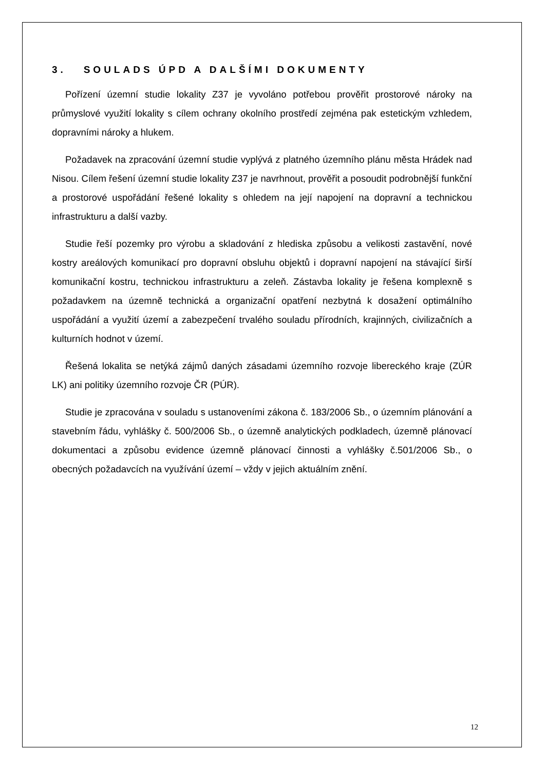3. SOULADS ÚPD A DALŠÍMI DOKUMENTY
Pořízení územní studie lokality Z37 je vyvoláno potřebou prověřit prostorové nároky na průmyslové využití lokality s cílem ochrany okolního prostředí zejména pak estetickým vzhledem, dopravními nároky a hlukem.
Požadavek na zpracování územní studie vyplývá z platného územního plánu města Hrádek nad Nisou. Cílem řešení územní studie lokality Z37 je navrhnout, prověřit a posoudit podrobnější funkční a prostorové uspořádání řešené lokality s ohledem na její napojení na dopravní a technickou infrastrukturu a další vazby.
Studie řeší pozemky pro výrobu a skladování z hlediska způsobu a velikosti zastavění, nové kostry areálových komunikací pro dopravní obsluhu objektů i dopravní napojení na stávající širší komunikační kostru, technickou infrastrukturu a zeleň. Zástavba lokality je řešena komplexně s požadavkem na územně technická a organizační opatření nezbytná k dosažení optimálního uspořádání a využití území a zabezpečení trvalého souladu přírodních, krajinných, civilizačních a kulturních hodnot v území.
Řešená lokalita se netýká zájmů daných zásadami územního rozvoje libereckého kraje (ZÚR LK) ani politiky územního rozvoje ČR (PÚR).
Studie je zpracována v souladu s ustanoveními zákona č. 183/2006 Sb., o územním plánování a stavebním řádu, vyhlášky č. 500/2006 Sb., o územně analytických podkladech, územně plánovací dokumentaci a způsobu evidence územně plánovací činnosti a vyhlášky č.501/2006 Sb., o obecných požadavcích na využívání území – vždy v jejich aktuálním znění.
12